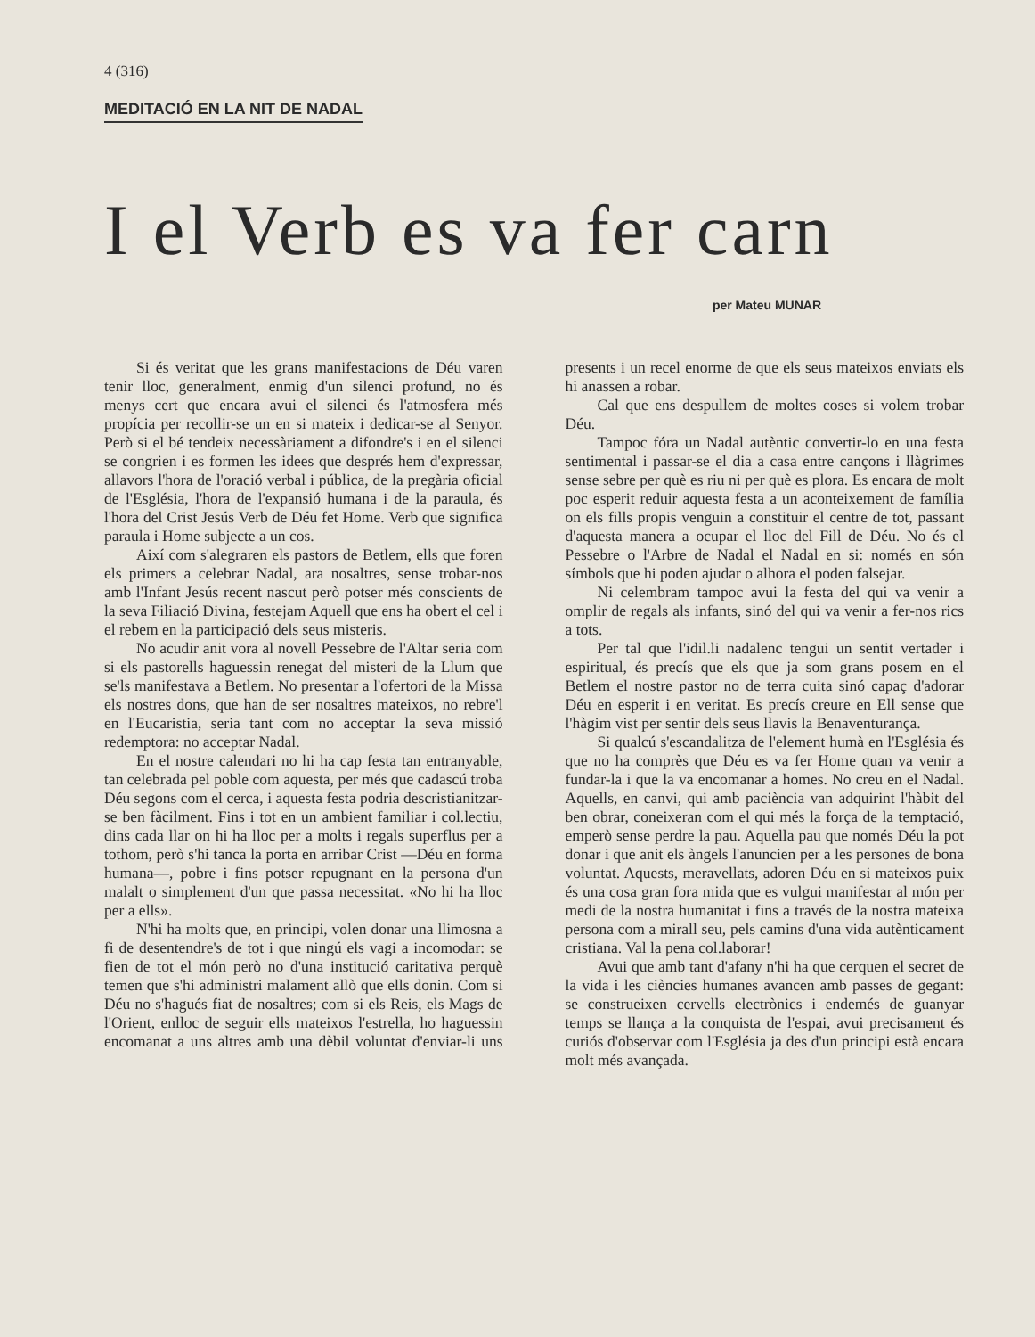4 (316)
MEDITACIÓ EN LA NIT DE NADAL
I el Verb es va fer carn
per Mateu MUNAR
Si és veritat que les grans manifestacions de Déu varen tenir lloc, generalment, enmig d'un silenci profund, no és menys cert que encara avui el silenci és l'atmosfera més propícia per recollir-se un en si mateix i dedicar-se al Senyor. Però si el bé tendeix necessàriament a difondre's i en el silenci se congrien i es formen les idees que després hem d'expressar, allavors l'hora de l'oració verbal i pública, de la pregària oficial de l'Església, l'hora de l'expansió humana i de la paraula, és l'hora del Crist Jesús Verb de Déu fet Home. Verb que significa paraula i Home subjecte a un cos.
Així com s'alegraren els pastors de Betlem, ells que foren els primers a celebrar Nadal, ara nosaltres, sense trobar-nos amb l'Infant Jesús recent nascut però potser més conscients de la seva Filiació Divina, festejam Aquell que ens ha obert el cel i el rebem en la participació dels seus misteris.
No acudir anit vora al novell Pessebre de l'Altar seria com si els pastorells haguessin renegat del misteri de la Llum que se'ls manifestava a Betlem. No presentar a l'ofertori de la Missa els nostres dons, que han de ser nosaltres mateixos, no rebre'l en l'Eucaristia, seria tant com no acceptar la seva missió redemptora: no acceptar Nadal.
En el nostre calendari no hi ha cap festa tan entranyable, tan celebrada pel poble com aquesta, per més que cadascú troba Déu segons com el cerca, i aquesta festa podria descristianitzar-se ben fàcilment. Fins i tot en un ambient familiar i col.lectiu, dins cada llar on hi ha lloc per a molts i regals superflus per a tothom, però s'hi tanca la porta en arribar Crist —Déu en forma humana—, pobre i fins potser repugnant en la persona d'un malalt o simplement d'un que passa necessitat. «No hi ha lloc per a ells».
N'hi ha molts que, en principi, volen donar una llimosna a fi de desentendre's de tot i que ningú els vagi a incomodar: se fien de tot el món però no d'una institució caritativa perquè temen que s'hi administri malament allò que ells donin. Com si Déu no s'hagués fiat de nosaltres; com si els Reis, els Mags de l'Orient, enlloc de seguir ells mateixos l'estrella, ho haguessin encomanat a uns altres amb una dèbil voluntat d'enviar-li uns presents i un recel enorme de que els seus mateixos enviats els hi anassen a robar.
Cal que ens despullem de moltes coses si volem trobar Déu.
Tampoc fóra un Nadal autèntic convertir-lo en una festa sentimental i passar-se el dia a casa entre cançons i llàgrimes sense sebre per què es riu ni per què es plora. Es encara de molt poc esperit reduir aquesta festa a un aconteixement de família on els fills propis venguin a constituir el centre de tot, passant d'aquesta manera a ocupar el lloc del Fill de Déu. No és el Pessebre o l'Arbre de Nadal el Nadal en si: només en són símbols que hi poden ajudar o alhora el poden falsejar.
Ni celembram tampoc avui la festa del qui va venir a omplir de regals als infants, sinó del qui va venir a fer-nos rics a tots.
Per tal que l'idil.li nadalenc tengui un sentit vertader i espiritual, és precís que els que ja som grans posem en el Betlem el nostre pastor no de terra cuita sinó capaç d'adorar Déu en esperit i en veritat. Es precís creure en Ell sense que l'hàgim vist per sentir dels seus llavis la Benaventurança.
Si qualcú s'escandalitza de l'element humà en l'Església és que no ha comprès que Déu es va fer Home quan va venir a fundar-la i que la va encomanar a homes. No creu en el Nadal. Aquells, en canvi, qui amb paciència van adquirint l'hàbit del ben obrar, coneixeran com el qui més la força de la temptació, emperò sense perdre la pau. Aquella pau que només Déu la pot donar i que anit els àngels l'anuncien per a les persones de bona voluntat. Aquests, meravellats, adoren Déu en si mateixos puix és una cosa gran fora mida que es vulgui manifestar al món per medi de la nostra humanitat i fins a través de la nostra mateixa persona com a mirall seu, pels camins d'una vida autènticament cristiana. Val la pena col.laborar!
Avui que amb tant d'afany n'hi ha que cerquen el secret de la vida i les ciències humanes avancen amb passes de gegant: se construeixen cervells electrònics i endemés de guanyar temps se llança a la conquista de l'espai, avui precisament és curiós d'observar com l'Església ja des d'un principi està encara molt més avançada.